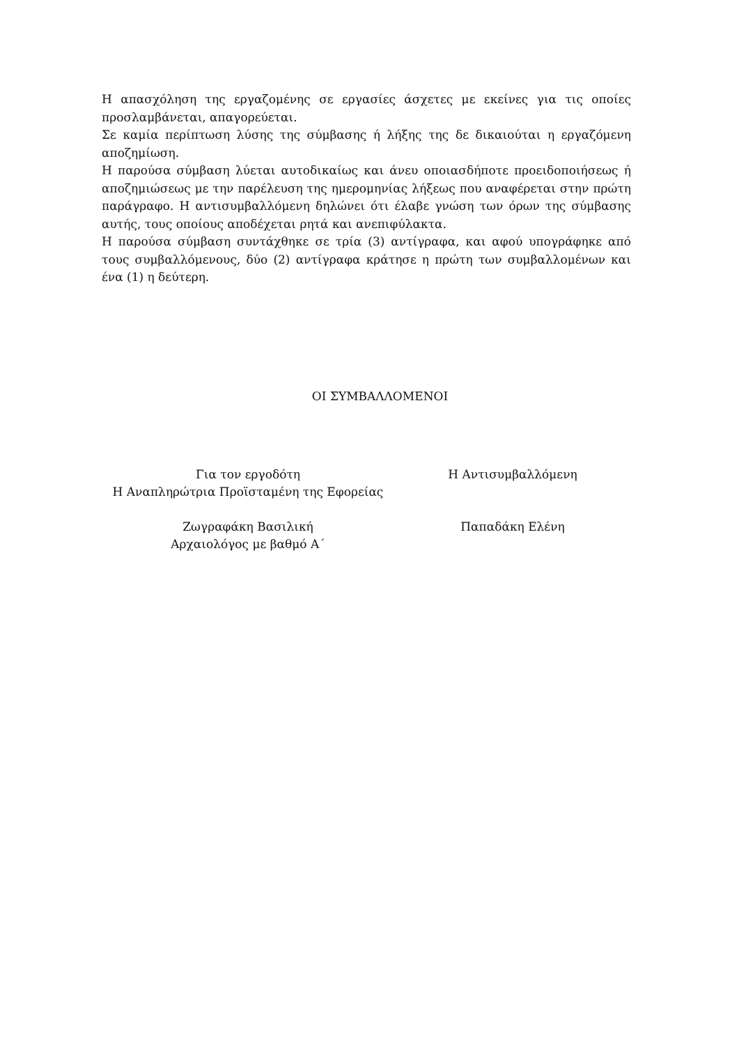Η απασχόληση της εργαζομένης σε εργασίες άσχετες με εκείνες για τις οποίες προσλαμβάνεται, απαγορεύεται.
Σε καμία περίπτωση λύσης της σύμβασης ή λήξης της δε δικαιούται η εργαζόμενη αποζημίωση.
Η παρούσα σύμβαση λύεται αυτοδικαίως και άνευ οποιασδήποτε προειδοποιήσεως ή αποζημιώσεως με την παρέλευση της ημερομηνίας λήξεως που αναφέρεται στην πρώτη παράγραφο. Η αντισυμβαλλόμενη δηλώνει ότι έλαβε γνώση των όρων της σύμβασης αυτής, τους οποίους αποδέχεται ρητά και ανεπιφύλακτα.
Η παρούσα σύμβαση συντάχθηκε σε τρία (3) αντίγραφα, και αφού υπογράφηκε από τους συμβαλλόμενους, δύο (2) αντίγραφα κράτησε η πρώτη των συμβαλλομένων και ένα (1) η δεύτερη.
ΟΙ ΣΥΜΒΑΛΛΟΜΕΝΟΙ
Για τον εργοδότη
Η Αναπληρώτρια Προϊσταμένη της Εφορείας
Ζωγραφάκη Βασιλική
Αρχαιολόγος με βαθμό Α΄
Η Αντισυμβαλλόμενη
Παπαδάκη Ελένη